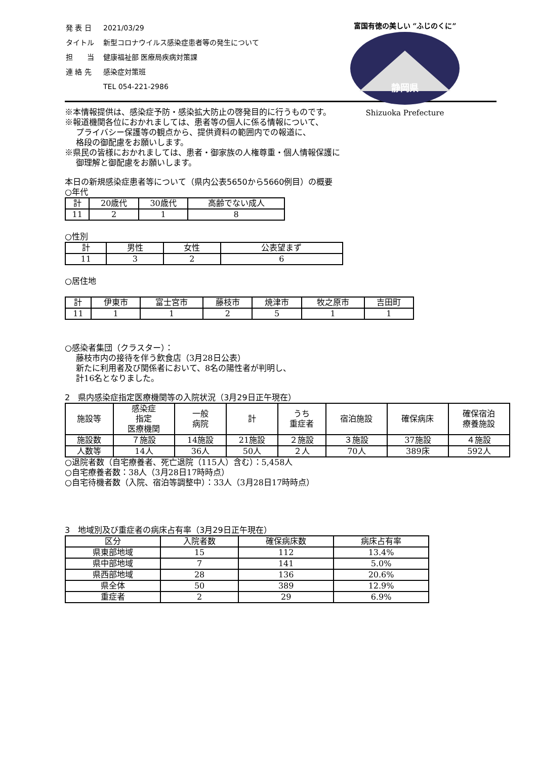| 発 表 日 | 2021/03/29 |
| タイトル | 新型コロナウイルス感染症患者等の発生について |
| 担 当 | 健康福祉部 医療局疾病対策課 |
| 連 絡 先 | 感染症対策班 |
| | TEL 054-221-2986 |
富国有徳の美しい “ふじのくに”
静岡県
Shizuoka Prefecture
※本情報提供は、感染症予防・感染拡大防止の啓発目的に行うものです。
※報道機関各位におかれましては、患者等の個人に係る情報について、
プライバシー保護等の観点から、提供資料の範囲内での報道に、
格段の御配慮をお願いします。
※県民の皆様におかれましては、患者・御家族の人権尊重・個人情報保護に
御理解と御配慮をお願いします。
本日の新規感染症患者等について（県内公表5650から5660例目）の概要
○年代
| 計 | 20歳代 | 30歳代 | 高齢でない成人 |
| 11 | 2 | 1 | 8 |
○性別
| 計 | 男性 | 女性 | 公表望まず |
| 11 | 3 | 2 | 6 |
○居住地
| 計 | 伊東市 | 富士宮市 | 藤枝市 | 焼津市 | 牧之原市 | 吉田町 |
| 11 | 1 | 1 | 2 | 5 | 1 | 1 |
○感染者集団（クラスター）：
藤枝市内の接待を伴う飲食店（3月28日公表）
新たに利用者及び関係者において、8名の陽性者が判明し、
計16名となりました。
2　県内感染症指定医療機関等の入院状況（3月29日正午現在）
| 施設等 | 感染症 指定 医療機関 | 一般 病院 | 計 | うち 重症者 | 宿泊施設 | 確保病床 | 確保宿泊 療養施設 |
| 施設数 | ７施設 | 14施設 | 21施設 | ２施設 | ３施設 | 37施設 | ４施設 |
| 人数等 | 14人 | 36人 | 50人 | ２人 | 70人 | 389床 | 592人 |
○退院者数（自宅療養者、死亡退院（115人）含む）：5,458人
○自宅療養者数：38人（3月28日17時時点）
○自宅待機者数（入院、宿泊等調整中）：33人（3月28日17時時点）
3　地域別及び重症者の病床占有率（3月29日正午現在）
| 区分 | 入院者数 | 確保病床数 | 病床占有率 |
| 県東部地域 | 15 | 112 | 13.4% |
| 県中部地域 | 7 | 141 | 5.0% |
| 県西部地域 | 28 | 136 | 20.6% |
| 県全体 | 50 | 389 | 12.9% |
| 重症者 | 2 | 29 | 6.9% |